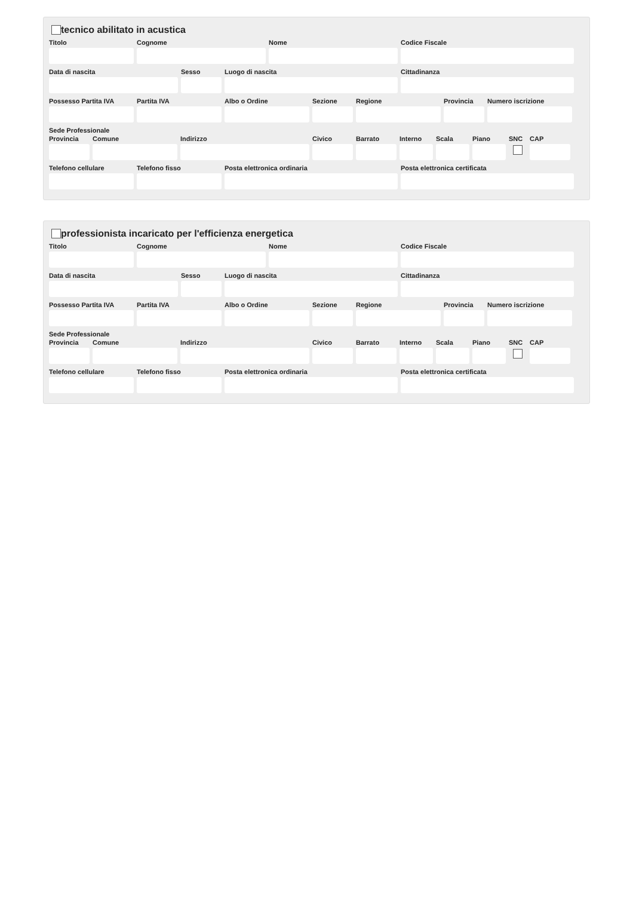tecnico abilitato in acustica
Titolo Cognome Nome Codice Fiscale
Data di nascita Sesso Luogo di nascita Cittadinanza
Possesso Partita IVA
Partita IVA Albo o Ordine Sezione Regione Provincia
Numero iscrizione
Sede Professionale
Provincia
Comune Indirizzo Civico Barrato Interno
Scala Piano SNC CAP
Telefono cellulare
Telefono fisso Posta elettronica ordinaria Posta elettronica certificata
professionista incaricato per l'efficienza energetica
Titolo Cognome Nome Codice Fiscale
Data di nascita Sesso Luogo di nascita Cittadinanza
Possesso Partita IVA
Partita IVA Albo o Ordine Sezione Regione Provincia
Numero iscrizione
Sede Professionale
Provincia
Comune Indirizzo Civico Barrato Interno
Scala Piano SNC CAP
Telefono cellulare
Telefono fisso Posta elettronica ordinaria Posta elettronica certificata